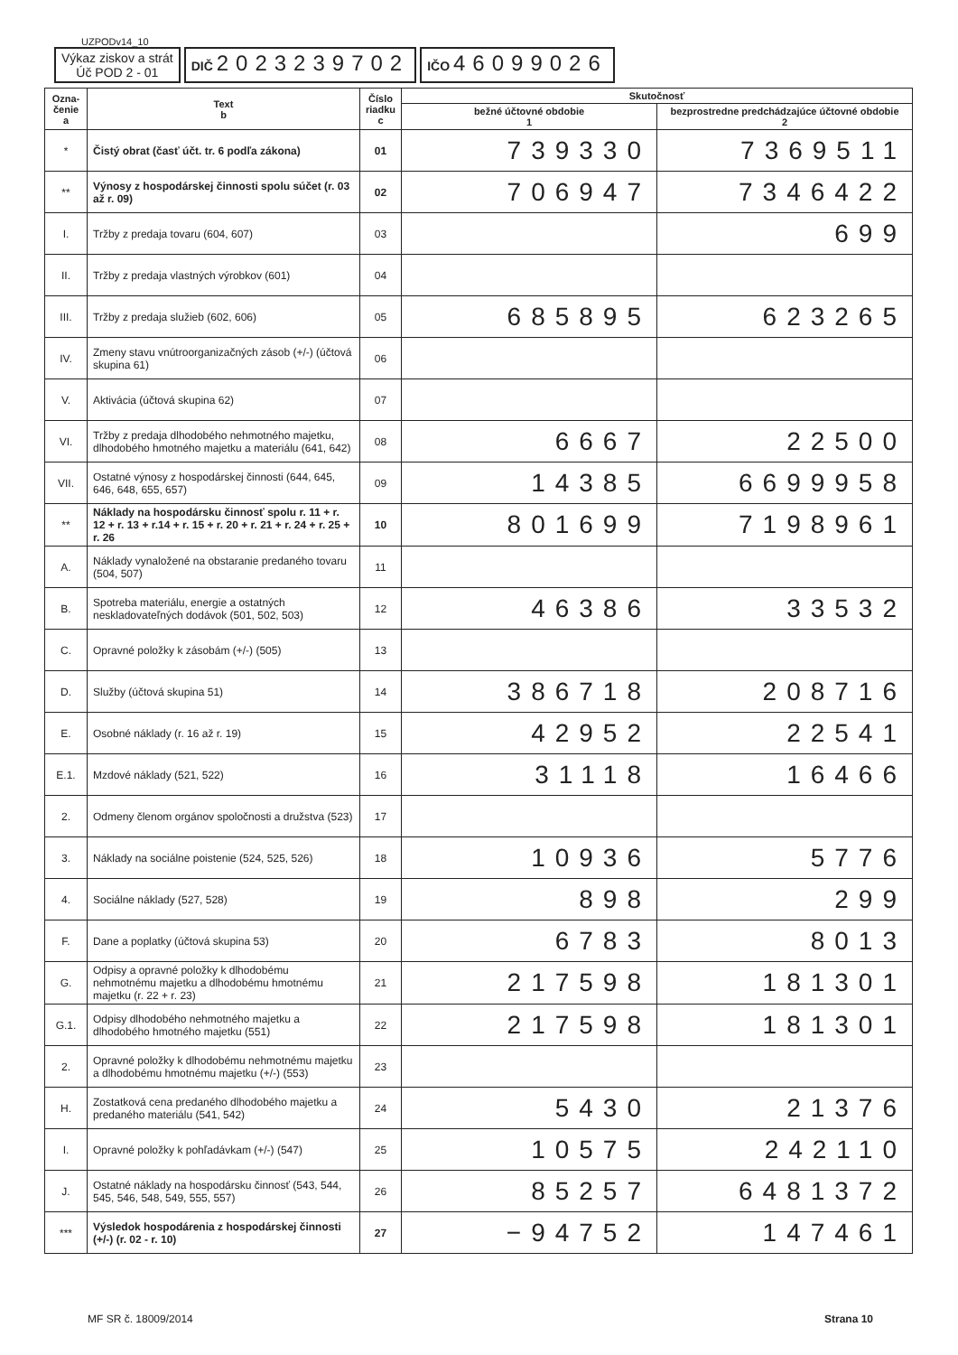UZPODv14_10
Výkaz ziskov a strát
Úč POD 2 - 01
DIČ 2023239702
IČO 46099026
| Ozna- čenie a | Text b | Číslo riadku c | Skutočnosť | |
| --- | --- | --- | --- | --- |
| | | | bežné účtovné obdobie 1 | bezprostredne predchádzajúce účtovné obdobie 2 |
| * | Čistý obrat (časť účt. tr. 6 podľa zákona) | 01 | 739330 | 7369511 |
| ** | Výnosy z hospodárskej činnosti spolu súčet (r. 03 až r. 09) | 02 | 706947 | 7346422 |
| I. | Tržby z predaja tovaru (604, 607) | 03 | | 699 |
| II. | Tržby z predaja vlastných výrobkov (601) | 04 | | |
| III. | Tržby z predaja služieb (602, 606) | 05 | 685895 | 623265 |
| IV. | Zmeny stavu vnútroorganizačných zásob (+/-) (účtová skupina 61) | 06 | | |
| V. | Aktivácia (účtová skupina 62) | 07 | | |
| VI. | Tržby z predaja dlhodobého nehmotného majetku, dlhodobého hmotného majetku a materiálu (641, 642) | 08 | 6667 | 22500 |
| VII. | Ostatné výnosy z hospodárskej činnosti (644, 645, 646, 648, 655, 657) | 09 | 14385 | 6699958 |
| ** | Náklady na hospodársku činnosť spolu r. 11 + r. 12 + r. 13 + r.14 + r. 15 + r. 20 + r. 21 + r. 24 + r. 25 + r. 26 | 10 | 801699 | 7198961 |
| A. | Náklady vynaložené na obstaranie predaného tovaru (504, 507) | 11 | | |
| B. | Spotreba materiálu, energie a ostatných neskladovateľných dodávok (501, 502, 503) | 12 | 46386 | 33532 |
| C. | Opravné položky k zásobám (+/-) (505) | 13 | | |
| D. | Služby (účtová skupina 51) | 14 | 386718 | 208716 |
| E. | Osobné náklady (r. 16 až r. 19) | 15 | 42952 | 22541 |
| E.1. | Mzdové náklady (521, 522) | 16 | 31118 | 16466 |
| 2. | Odmeny členom orgánov spoločnosti a družstva (523) | 17 | | |
| 3. | Náklady na sociálne poistenie (524, 525, 526) | 18 | 10936 | 5776 |
| 4. | Sociálne náklady (527, 528) | 19 | 898 | 299 |
| F. | Dane a poplatky (účtová skupina 53) | 20 | 6783 | 8013 |
| G. | Odpisy a opravné položky k dlhodobému nehmotnému majetku a dlhodobému hmotnému majetku (r. 22 + r. 23) | 21 | 217598 | 181301 |
| G.1. | Odpisy dlhodobého nehmotného majetku a dlhodobého hmotného majetku (551) | 22 | 217598 | 181301 |
| 2. | Opravné položky k dlhodobému nehmotnému majetku a dlhodobému hmotnému majetku (+/-) (553) | 23 | | |
| H. | Zostatková cena predaného dlhodobého majetku a predaného materiálu (541, 542) | 24 | 5430 | 21376 |
| I. | Opravné položky k pohľadávkam (+/-) (547) | 25 | 10575 | 242110 |
| J. | Ostatné náklady na hospodársku činnosť (543, 544, 545, 546, 548, 549, 555, 557) | 26 | 85257 | 6481372 |
| *** | Výsledok hospodárenia z hospodárskej činnosti (+/-) (r. 02 - r. 10) | 27 | −94752 | 147461 |
MF SR č. 18009/2014 Strana 10